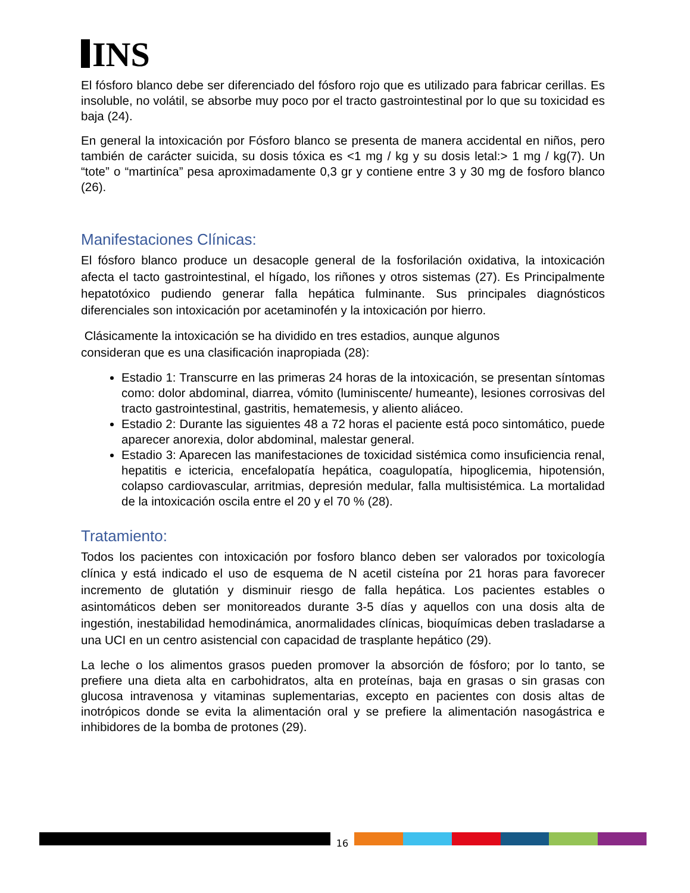INS
El fósforo blanco debe ser diferenciado del fósforo rojo que es utilizado para fabricar cerillas. Es insoluble, no volátil, se absorbe muy poco por el tracto gastrointestinal por lo que su toxicidad es baja (24).
En general la intoxicación por Fósforo blanco se presenta de manera accidental en niños, pero también de carácter suicida, su dosis tóxica es <1 mg / kg y su dosis letal:> 1 mg / kg(7). Un “tote” o “martiníca” pesa aproximadamente 0,3 gr y contiene entre 3 y 30 mg de fosforo blanco (26).
Manifestaciones Clínicas:
El fósforo blanco produce un desacople general de la fosforilación oxidativa, la intoxicación afecta el tacto gastrointestinal, el hígado, los riñones y otros sistemas (27). Es Principalmente hepatotóxico pudiendo generar falla hepática fulminante. Sus principales diagnósticos diferenciales son intoxicación por acetaminofén y la intoxicación por hierro.
Clásicamente la intoxicación se ha dividido en tres estadios, aunque algunos
consideran que es una clasificación inapropiada (28):
Estadio 1: Transcurre en las primeras 24 horas de la intoxicación, se presentan síntomas como: dolor abdominal, diarrea, vómito (luminiscente/ humeante), lesiones corrosivas del tracto gastrointestinal, gastritis, hematemesis, y aliento aliáceo.
Estadio 2: Durante las siguientes 48 a 72 horas el paciente está poco sintomático, puede aparecer anorexia, dolor abdominal, malestar general.
Estadio 3: Aparecen las manifestaciones de toxicidad sistémica como insuficiencia renal, hepatitis e ictericia, encefalopatía hepática, coagulopatía, hipoglicemia, hipotensión, colapso cardiovascular, arritmias, depresión medular, falla multisistémica. La mortalidad de la intoxicación oscila entre el 20 y el 70 % (28).
Tratamiento:
Todos los pacientes con intoxicación por fosforo blanco deben ser valorados por toxicología clínica y está indicado el uso de esquema de N acetil cisteína por 21 horas para favorecer incremento de glutatión y disminuir riesgo de falla hepática. Los pacientes estables o asintomáticos deben ser monitoreados durante 3-5 días y aquellos con una dosis alta de ingestión, inestabilidad hemodinámica, anormalidades clínicas, bioquímicas deben trasladarse a una UCI en un centro asistencial con capacidad de trasplante hepático (29).
La leche o los alimentos grasos pueden promover la absorción de fósforo; por lo tanto, se prefiere una dieta alta en carbohidratos, alta en proteínas, baja en grasas o sin grasas con glucosa intravenosa y vitaminas suplementarias, excepto en pacientes con dosis altas de inotrópicos donde se evita la alimentación oral y se prefiere la alimentación nasogástrica e inhibidores de la bomba de protones (29).
16